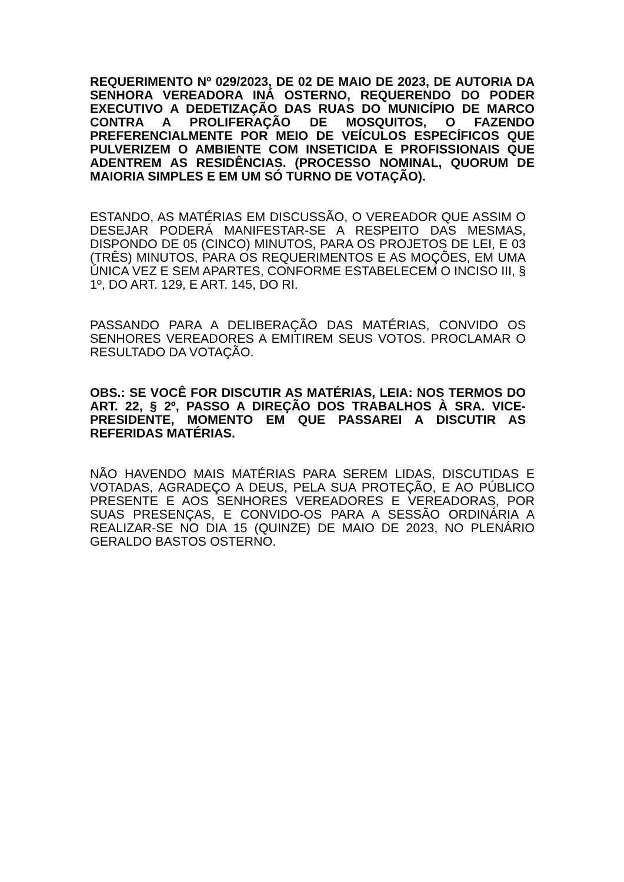REQUERIMENTO Nº 029/2023, DE 02 DE MAIO DE 2023, DE AUTORIA DA SENHORA VEREADORA INÁ OSTERNO, REQUERENDO DO PODER EXECUTIVO A DEDETIZAÇÃO DAS RUAS DO MUNICÍPIO DE MARCO CONTRA A PROLIFERAÇÃO DE MOSQUITOS, O FAZENDO PREFERENCIALMENTE POR MEIO DE VEÍCULOS ESPECÍFICOS QUE PULVERIZEM O AMBIENTE COM INSETICIDA E PROFISSIONAIS QUE ADENTREM AS RESIDÊNCIAS. (PROCESSO NOMINAL, QUORUM DE MAIORIA SIMPLES E EM UM SÓ TURNO DE VOTAÇÃO).
ESTANDO, AS MATÉRIAS EM DISCUSSÃO, O VEREADOR QUE ASSIM O DESEJAR PODERÁ MANIFESTAR-SE A RESPEITO DAS MESMAS, DISPONDO DE 05 (CINCO) MINUTOS, PARA OS PROJETOS DE LEI, E 03 (TRÊS) MINUTOS, PARA OS REQUERIMENTOS E AS MOÇÕES, EM UMA ÚNICA VEZ E SEM APARTES, CONFORME ESTABELECEM O INCISO III, § 1º, DO ART. 129, E ART. 145, DO RI.
PASSANDO PARA A DELIBERAÇÃO DAS MATÉRIAS, CONVIDO OS SENHORES VEREADORES A EMITIREM SEUS VOTOS. PROCLAMAR O RESULTADO DA VOTAÇÃO.
OBS.: SE VOCÊ FOR DISCUTIR AS MATÉRIAS, LEIA: NOS TERMOS DO ART. 22, § 2º, PASSO A DIREÇÃO DOS TRABALHOS À SRA. VICE-PRESIDENTE, MOMENTO EM QUE PASSAREI A DISCUTIR AS REFERIDAS MATÉRIAS.
NÃO HAVENDO MAIS MATÉRIAS PARA SEREM LIDAS, DISCUTIDAS E VOTADAS, AGRADEÇO A DEUS, PELA SUA PROTEÇÃO, E AO PÚBLICO PRESENTE E AOS SENHORES VEREADORES E VEREADORAS, POR SUAS PRESENÇAS, E CONVIDO-OS PARA A SESSÃO ORDINÁRIA A REALIZAR-SE NO DIA 15 (QUINZE) DE MAIO DE 2023, NO PLENÁRIO GERALDO BASTOS OSTERNO.